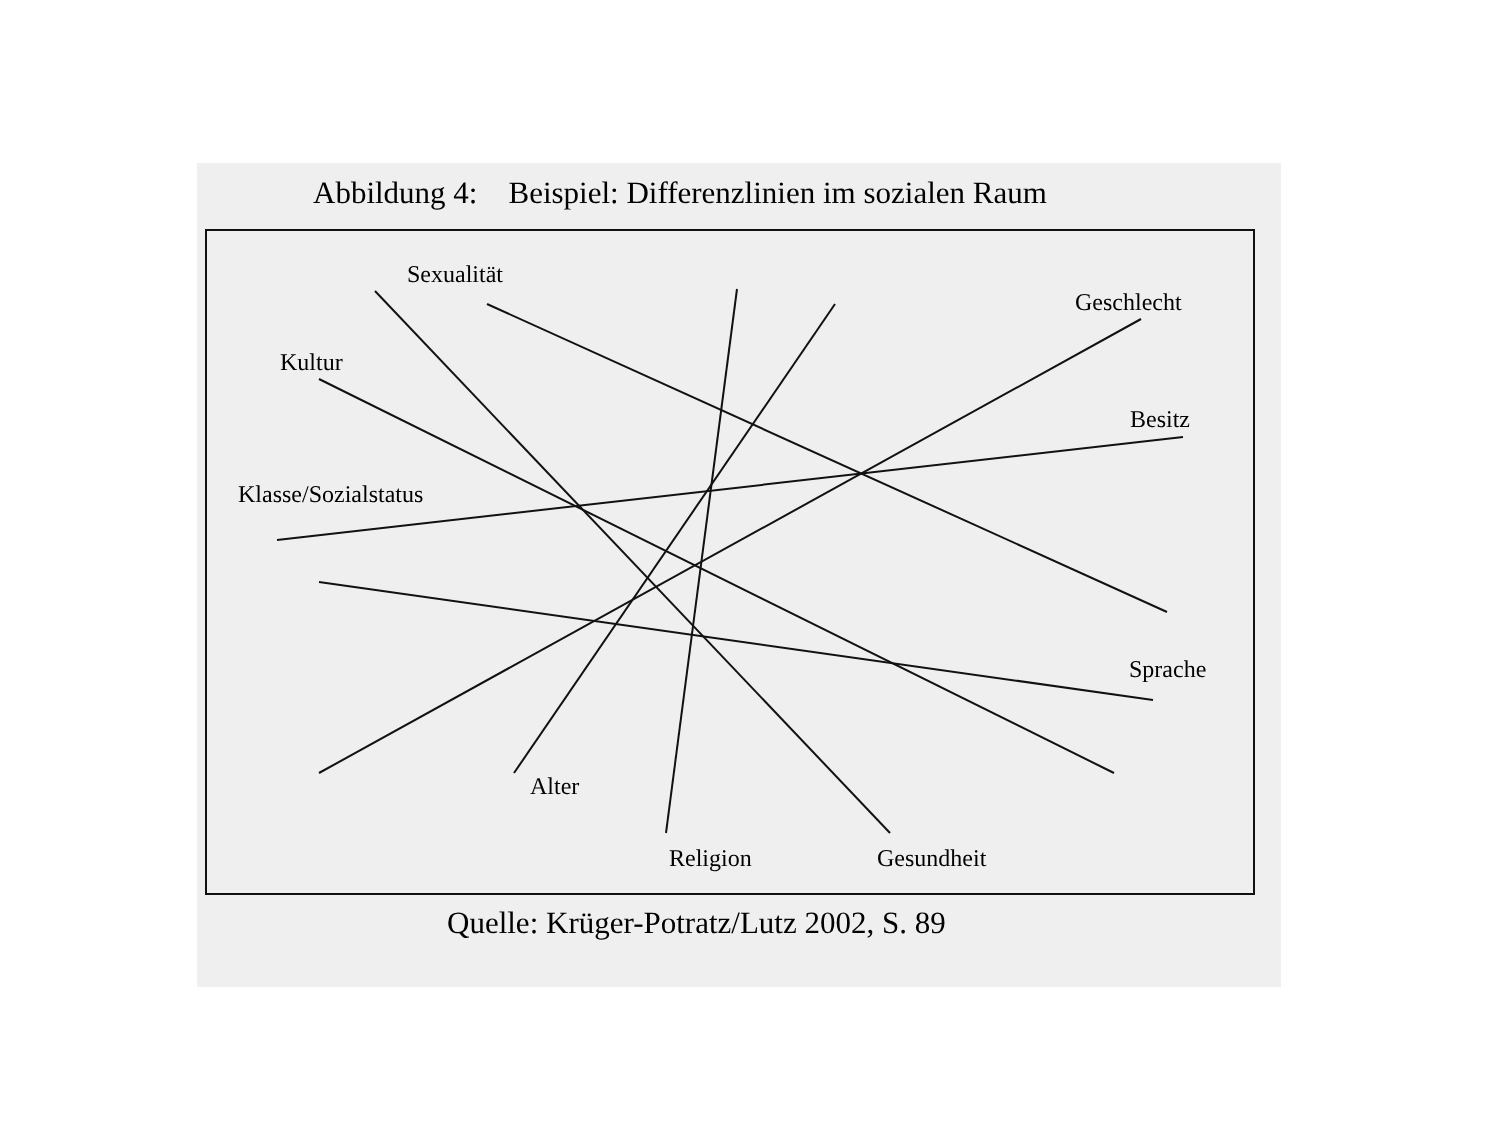Abbildung 4: Beispiel: Differenzlinien im sozialen Raum
Sexualität
Geschlecht
Kultur
Besitz
Klasse/Sozialstatus
Sprache
Alter
Religion Gesundheit
Quelle: Krüger-Potratz/Lutz 2002, S. 89